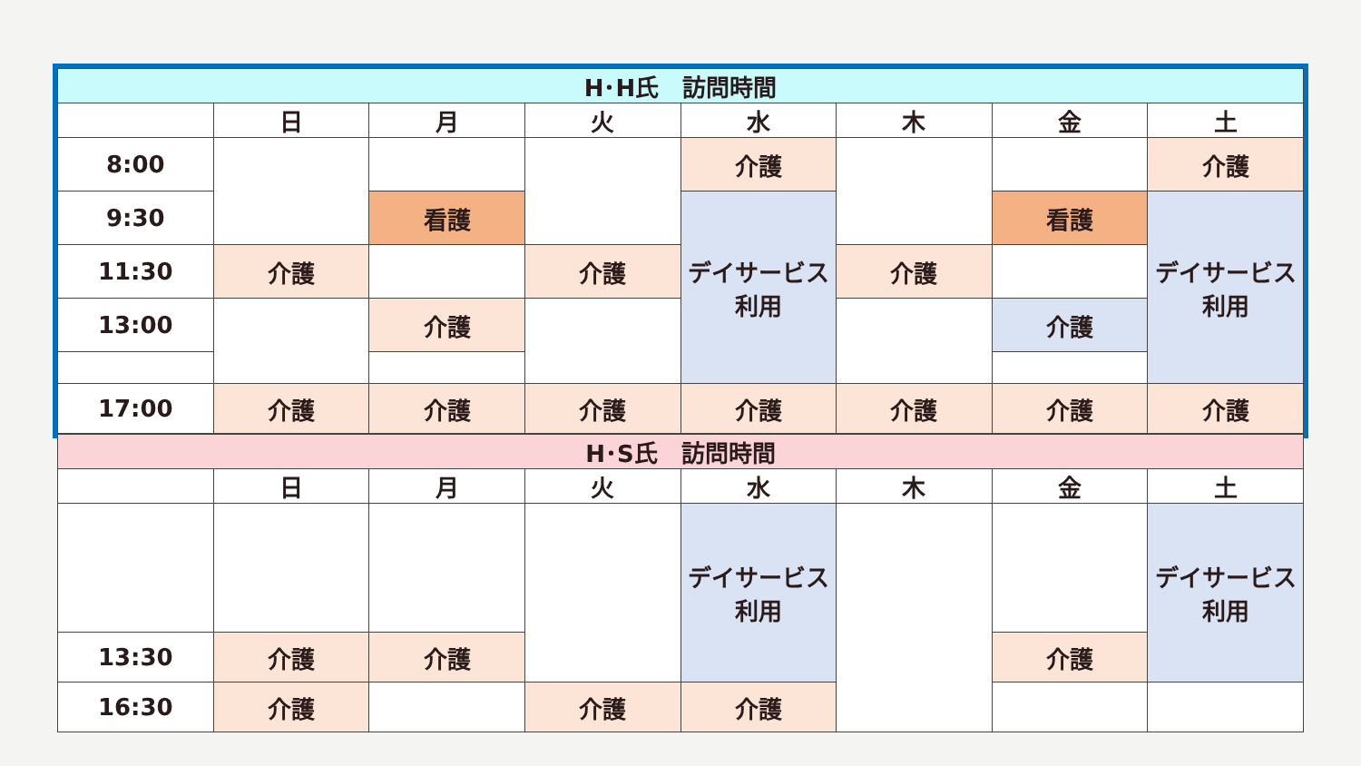| H･H氏 訪問時間 | | | | | | | |
| --- | --- | --- | --- | --- | --- | --- | --- |
| | 日 | 月 | 火 | 水 | 木 | 金 | 土 |
| 8:00 | | | | 介護 | | | 介護 |
| 9:30 | | 看護 | | デイサービス利用 | | 看護 | デイサービス利用 |
| 11:30 | 介護 | | 介護 | | 介護 | | |
| 13:00 | | 介護 | | | | 介護 | |
| 17:00 | 介護 | 介護 | 介護 | 介護 | 介護 | 介護 | 介護 |
| H･S氏 訪問時間 | | | | | | | |
| --- | --- | --- | --- | --- | --- | --- | --- |
| | 日 | 月 | 火 | 水 | 木 | 金 | 土 |
| | | | | デイサービス利用 | | | デイサービス利用 |
| 13:30 | 介護 | 介護 | | | | 介護 | |
| 16:30 | 介護 | | 介護 | 介護 | | | |